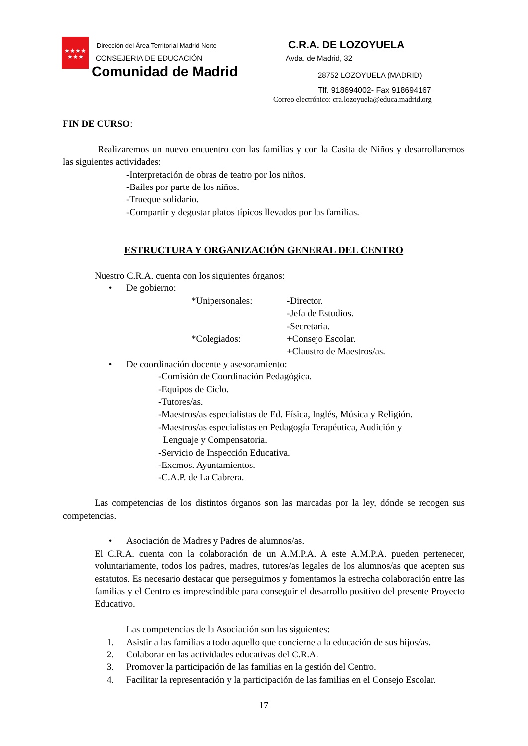★★★★
★★★
Dirección del Área Territorial Madrid Norte
CONSEJERIA DE EDUCACIÓN
Comunidad de Madrid
C.R.A. DE LOZOYUELA
Avda. de Madrid, 32
28752 LOZOYUELA (MADRID)
Tlf. 918694002- Fax 918694167
Correo electrónico: cra.lozoyuela@educa.madrid.org
FIN DE CURSO:
Realizaremos un nuevo encuentro con las familias y con la Casita de Niños y desarrollaremos las siguientes actividades:
-Interpretación de obras de teatro por los niños.
-Bailes por parte de los niños.
-Trueque solidario.
-Compartir y degustar platos típicos llevados por las familias.
ESTRUCTURA Y ORGANIZACIÓN GENERAL DEL CENTRO
Nuestro C.R.A. cuenta con los siguientes órganos:
• De gobierno:
*Unipersonales: -Director.
-Jefa de Estudios.
-Secretaria.
*Colegiados: +Consejo Escolar.
+Claustro de Maestros/as.
• De coordinación docente y asesoramiento:
-Comisión de Coordinación Pedagógica.
-Equipos de Ciclo.
-Tutores/as.
-Maestros/as especialistas de Ed. Física, Inglés, Música y Religión.
-Maestros/as especialistas en Pedagogía Terapéutica, Audición y
Lenguaje y Compensatoria.
-Servicio de Inspección Educativa.
-Excmos. Ayuntamientos.
-C.A.P. de La Cabrera.
Las competencias de los distintos órganos son las marcadas por la ley, dónde se recogen sus competencias.
• Asociación de Madres y Padres de alumnos/as.
El C.R.A. cuenta con la colaboración de un A.M.P.A. A este A.M.P.A. pueden pertenecer, voluntariamente, todos los padres, madres, tutores/as legales de los alumnos/as que acepten sus estatutos. Es necesario destacar que perseguimos y fomentamos la estrecha colaboración entre las familias y el Centro es imprescindible para conseguir el desarrollo positivo del presente Proyecto Educativo.
Las competencias de la Asociación son las siguientes:
1. Asistir a las familias a todo aquello que concierne a la educación de sus hijos/as.
2. Colaborar en las actividades educativas del C.R.A.
3. Promover la participación de las familias en la gestión del Centro.
4. Facilitar la representación y la participación de las familias en el Consejo Escolar.
17